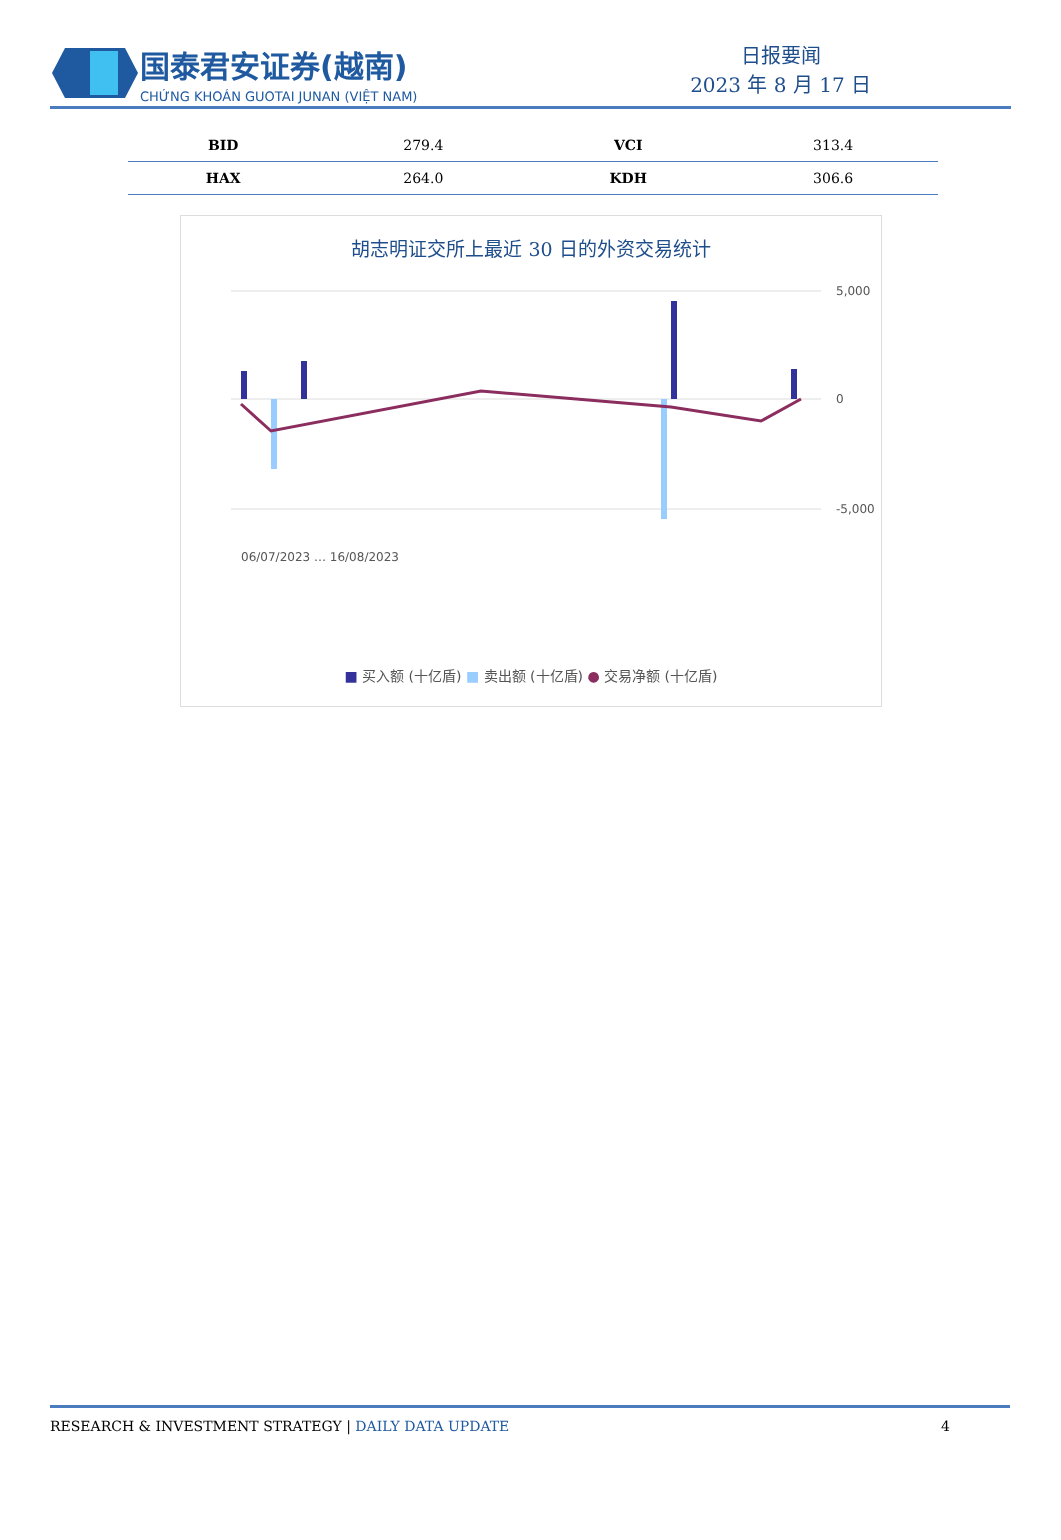国泰君安证券(越南)
CHỨNG KHOÁN GUOTAI JUNAN (VIỆT NAM)
日报要闻
2023 年 8 月 17 日
| BID | 279.4 | VCI | 313.4 |
| HAX | 264.0 | KDH | 306.6 |
胡志明证交所上最近 30 日的外资交易统计
5,000
0
-5,000
06/07/2023 … 16/08/2023
■ 买入额 (十亿盾) ■ 卖出额 (十亿盾) ● 交易净额 (十亿盾)
RESEARCH & INVESTMENT STRATEGY | DAILY DATA UPDATE 4